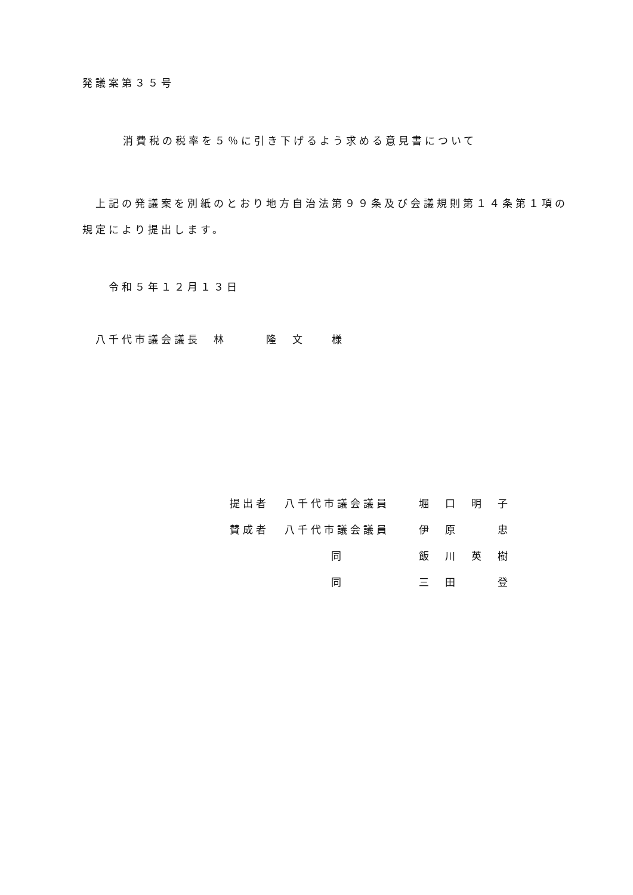発議案第３５号
消費税の税率を５％に引き下げるよう求める意見書について
上記の発議案を別紙のとおり地方自治法第９９条及び会議規則第１４条第１項の規定により提出します。
令和５年１２月１３日
八千代市議会議長　林　　　隆　文　　様
| 提出者 | 八千代市議会議員 | 堀 口 明 子 |
| 賛成者 | 八千代市議会議員 | 伊 原 忠 |
| | 同 | 飯 川 英 樹 |
| | 同 | 三 田 登 |